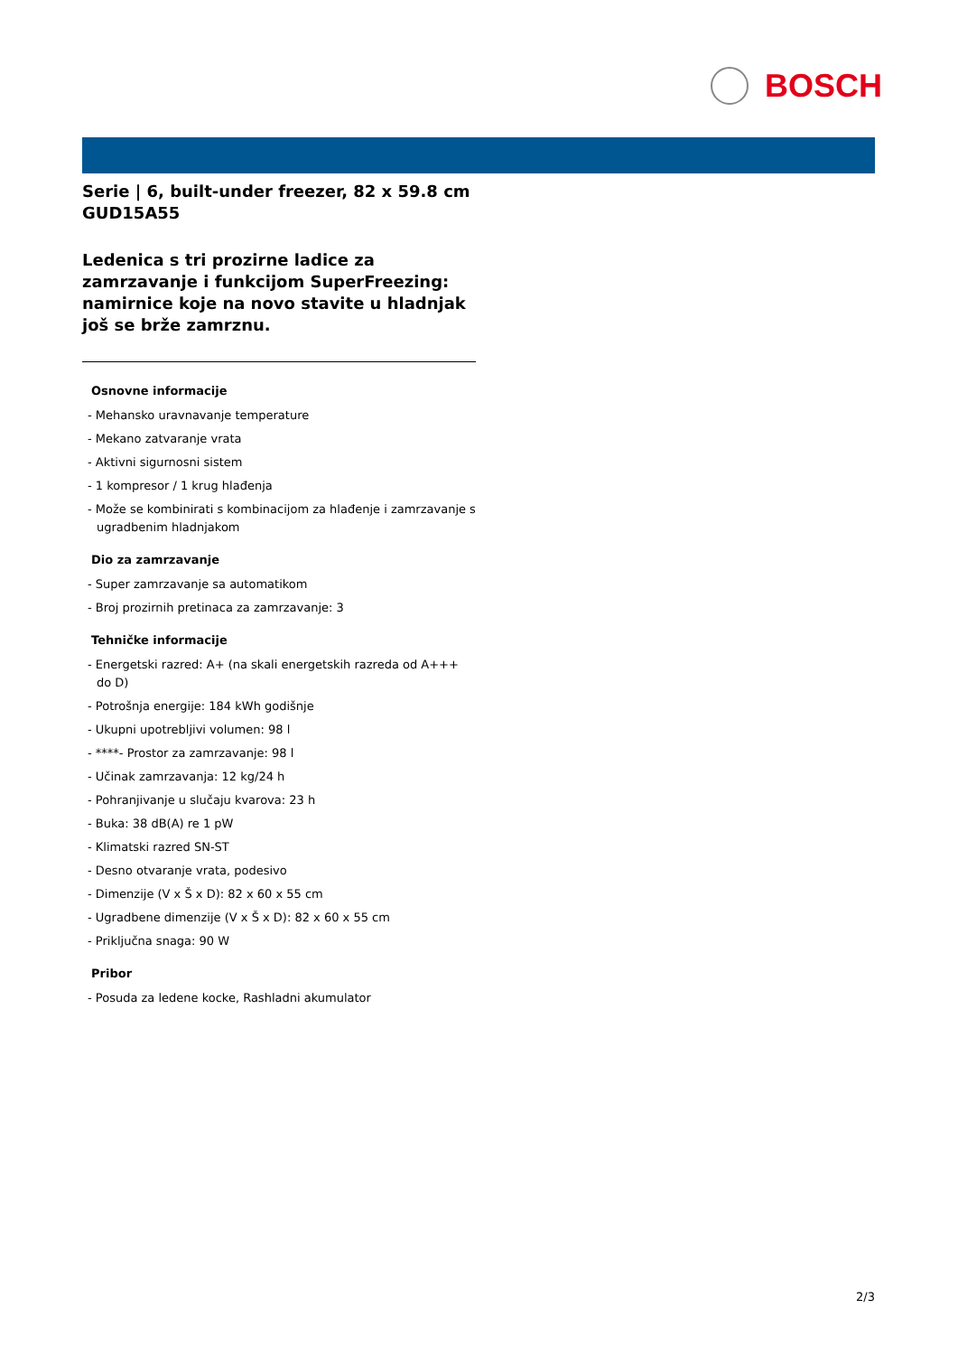BOSCH
Serie | 6, built-under freezer, 82 x 59.8 cm
GUD15A55
Ledenica s tri prozirne ladice za zamrzavanje i funkcijom SuperFreezing: namirnice koje na novo stavite u hladnjak još se brže zamrznu.
Osnovne informacije
- Mehansko uravnavanje temperature
- Mekano zatvaranje vrata
- Aktivni sigurnosni sistem
- 1 kompresor / 1 krug hlađenja
- Može se kombinirati s kombinacijom za hlađenje i zamrzavanje s ugradbenim hladnjakom
Dio za zamrzavanje
- Super zamrzavanje sa automatikom
- Broj prozirnih pretinaca za zamrzavanje: 3
Tehničke informacije
- Energetski razred: A+ (na skali energetskih razreda od A+++ do D)
- Potrošnja energije: 184 kWh godišnje
- Ukupni upotrebljivi volumen: 98 l
- ****- Prostor za zamrzavanje: 98 l
- Učinak zamrzavanja: 12 kg/24 h
- Pohranjivanje u slučaju kvarova: 23 h
- Buka: 38 dB(A) re 1 pW
- Klimatski razred SN-ST
- Desno otvaranje vrata, podesivo
- Dimenzije (V x Š x D): 82 x 60 x 55 cm
- Ugradbene dimenzije (V x Š x D): 82 x 60 x 55 cm
- Priključna snaga: 90 W
Pribor
- Posuda za ledene kocke, Rashladni akumulator
2/3